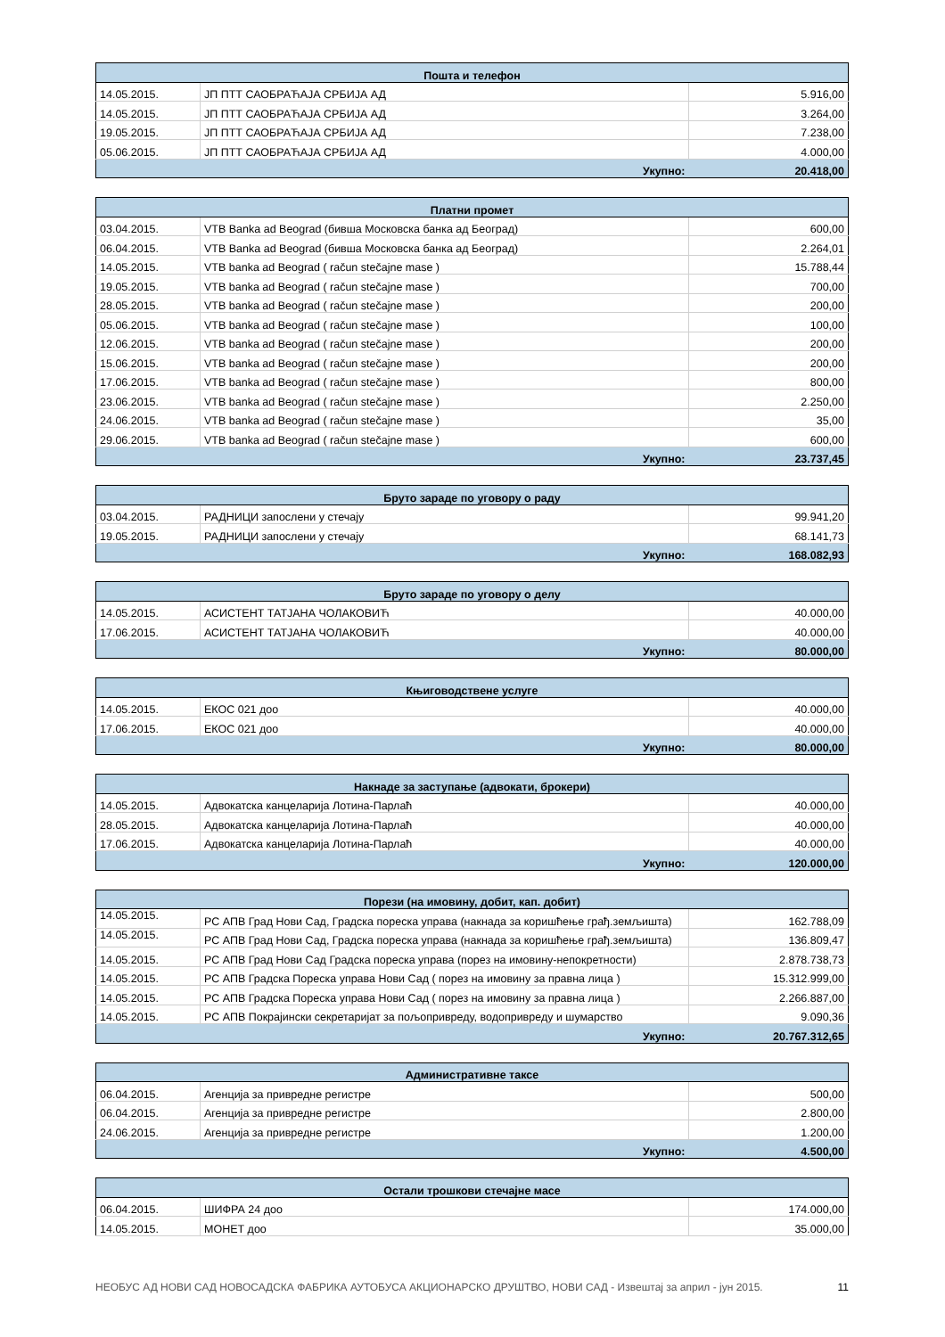| Пошта и телефон | | |
| --- | --- | --- |
| 14.05.2015. | ЈП ПТТ САОБРАЋАЈА СРБИЈА АД | 5.916,00 |
| 14.05.2015. | ЈП ПТТ САОБРАЋАЈА СРБИЈА АД | 3.264,00 |
| 19.05.2015. | ЈП ПТТ САОБРАЋАЈА СРБИЈА АД | 7.238,00 |
| 05.06.2015. | ЈП ПТТ САОБРАЋАЈА СРБИЈА АД | 4.000,00 |
| Укупно: | | 20.418,00 |
| Платни промет | | |
| --- | --- | --- |
| 03.04.2015. | VTB Banka ad Beograd (бивша Московска банка ад Београд) | 600,00 |
| 06.04.2015. | VTB Banka ad Beograd (бивша Московска банка ад Београд) | 2.264,01 |
| 14.05.2015. | VTB banka ad Beograd ( račun stečajne mase ) | 15.788,44 |
| 19.05.2015. | VTB banka ad Beograd ( račun stečajne mase ) | 700,00 |
| 28.05.2015. | VTB banka ad Beograd ( račun stečajne mase ) | 200,00 |
| 05.06.2015. | VTB banka ad Beograd ( račun stečajne mase ) | 100,00 |
| 12.06.2015. | VTB banka ad Beograd ( račun stečajne mase ) | 200,00 |
| 15.06.2015. | VTB banka ad Beograd ( račun stečajne mase ) | 200,00 |
| 17.06.2015. | VTB banka ad Beograd ( račun stečajne mase ) | 800,00 |
| 23.06.2015. | VTB banka ad Beograd ( račun stečajne mase ) | 2.250,00 |
| 24.06.2015. | VTB banka ad Beograd ( račun stečajne mase ) | 35,00 |
| 29.06.2015. | VTB banka ad Beograd ( račun stečajne mase ) | 600,00 |
| Укупно: | | 23.737,45 |
| Бруто зараде по уговору о раду | | |
| --- | --- | --- |
| 03.04.2015. | РАДНИЦИ запослени у стечају | 99.941,20 |
| 19.05.2015. | РАДНИЦИ запослени у стечају | 68.141,73 |
| Укупно: | | 168.082,93 |
| Бруто зараде по уговору о делу | | |
| --- | --- | --- |
| 14.05.2015. | АСИСТЕНТ ТАТЈАНА ЧОЛАКОВИЋ | 40.000,00 |
| 17.06.2015. | АСИСТЕНТ ТАТЈАНА ЧОЛАКОВИЋ | 40.000,00 |
| Укупно: | | 80.000,00 |
| Књиговодствене услуге | | |
| --- | --- | --- |
| 14.05.2015. | ЕКОС 021 доо | 40.000,00 |
| 17.06.2015. | ЕКОС 021 доо | 40.000,00 |
| Укупно: | | 80.000,00 |
| Накнаде за заступање (адвокати, брокери) | | |
| --- | --- | --- |
| 14.05.2015. | Адвокатска канцеларија Лотина-Парлаћ | 40.000,00 |
| 28.05.2015. | Адвокатска канцеларија Лотина-Парлаћ | 40.000,00 |
| 17.06.2015. | Адвокатска канцеларија Лотина-Парлаћ | 40.000,00 |
| Укупно: | | 120.000,00 |
| Порези (на имовину, добит, кап. добит) | | |
| --- | --- | --- |
| 14.05.2015. | РС АПВ Град Нови Сад, Градска пореска управа (накнада за коришћење грађ.земљишта) | 162.788,09 |
| 14.05.2015. | РС АПВ Град Нови Сад, Градска пореска управа (накнада за коришћење грађ.земљишта) | 136.809,47 |
| 14.05.2015. | РС АПВ Град Нови Сад Градска пореска управа (порез на имовину-непокретности) | 2.878.738,73 |
| 14.05.2015. | РС АПВ Градска Пореска управа Нови Сад ( порез на имовину за правна лица ) | 15.312.999,00 |
| 14.05.2015. | РС АПВ Градска Пореска управа Нови Сад ( порез на имовину за правна лица ) | 2.266.887,00 |
| 14.05.2015. | РС АПВ Покрајински секретаријат за пољопривреду, водопривреду и шумарство | 9.090,36 |
| Укупно: | | 20.767.312,65 |
| Административне таксе | | |
| --- | --- | --- |
| 06.04.2015. | Агенција за привредне регистре | 500,00 |
| 06.04.2015. | Агенција за привредне регистре | 2.800,00 |
| 24.06.2015. | Агенција за привредне регистре | 1.200,00 |
| Укупно: | | 4.500,00 |
| Остали трошкови стечајне масе | | |
| --- | --- | --- |
| 06.04.2015. | ШИФРА 24 доо | 174.000,00 |
| 14.05.2015. | МОНЕТ доо | 35.000,00 |
НЕОБУС АД НОВИ САД НОВОСАДСКА ФАБРИКА АУТОБУСА АКЦИОНАРСКО ДРУШТВО, НОВИ САД - Извештај за април - јун 2015. 11